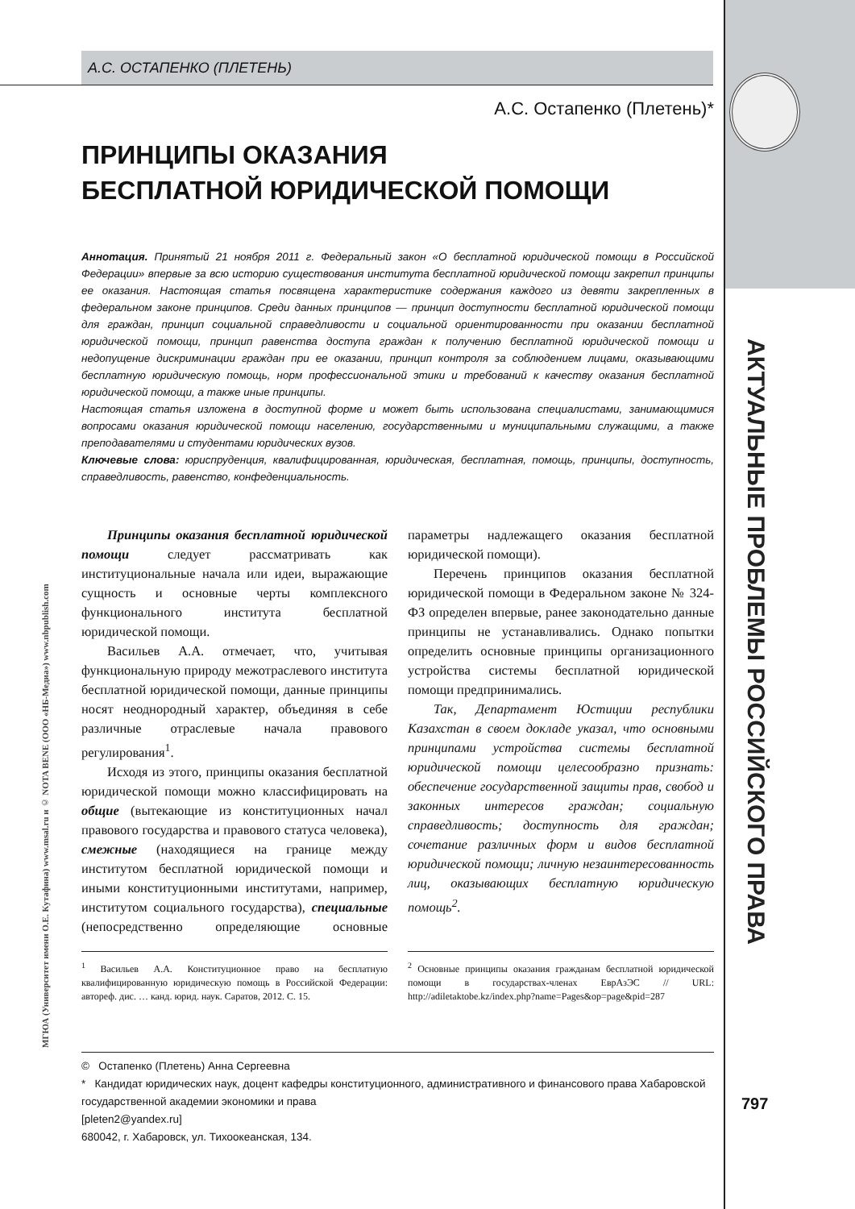АКТУАЛЬНЫЕ ПРОБЛЕМЫ РОССИЙСКОГО ПРАВА
МГЮА (Университет имени О.Е. Кутафина) www.msal.ru и © NOTA BENE (ООО «НБ-Медиа») www.nbpublish.com
А.С. ОСТАПЕНКО (ПЛЕТЕНЬ)
А.С. Остапенко (Плетень)*
ПРИНЦИПЫ ОКАЗАНИЯ
БЕСПЛАТНОЙ ЮРИДИЧЕСКОЙ ПОМОЩИ
Аннотация. Принятый 21 ноября 2011 г. Федеральный закон «О бесплатной юридической помощи в Российской Федерации» впервые за всю историю существования института бесплатной юридической помощи закрепил принципы ее оказания. Настоящая статья посвящена характеристике содержания каждого из девяти закрепленных в федеральном законе принципов. Среди данных принципов — принцип доступности бесплатной юридической помощи для граждан, принцип социальной справедливости и социальной ориентированности при оказании бесплатной юридической помощи, принцип равенства доступа граждан к получению бесплатной юридической помощи и недопущение дискриминации граждан при ее оказании, принцип контроля за соблюдением лицами, оказывающими бесплатную юридическую помощь, норм профессиональной этики и требований к качеству оказания бесплатной юридической помощи, а также иные принципы.
Настоящая статья изложена в доступной форме и может быть использована специалистами, занимающимися вопросами оказания юридической помощи населению, государственными и муниципальными служащими, а также преподавателями и студентами юридических вузов.
Ключевые слова: юриспруденция, квалифицированная, юридическая, бесплатная, помощь, принципы, доступность, справедливость, равенство, конфеденциальность.
Принципы оказания бесплатной юридической помощи следует рассматривать как институциональные начала или идеи, выражающие сущность и основные черты комплексного функционального института бесплатной юридической помощи.
Васильев А.А. отмечает, что, учитывая функциональную природу межотраслевого института бесплатной юридической помощи, данные принципы носят неоднородный характер, объединяя в себе различные отраслевые начала правового регулирования<sup>1</sup>.
Исходя из этого, принципы оказания бесплатной юридической помощи можно классифицировать на общие (вытекающие из конституционных начал правового государства и правового статуса человека), смежные (находящиеся на границе между институтом бесплатной юридической помощи и иными конституционными институтами, например, институтом социального государства), специальные (непосредственно определяющие основные параметры надлежащего оказания бесплатной юридической помощи).
Перечень принципов оказания бесплатной юридической помощи в Федеральном законе № 324-ФЗ определен впервые, ранее законодательно данные принципы не устанавливались. Однако попытки определить основные принципы организационного устройства системы бесплатной юридической помощи предпринимались.
Так, Департамент Юстиции республики Казахстан в своем докладе указал, что основными принципами устройства системы бесплатной юридической помощи целесообразно признать: обеспечение государственной защиты прав, свобод и законных интересов граждан; социальную справедливость; доступность для граждан; сочетание различных форм и видов бесплатной юридической помощи; личную незаинтересованность лиц, оказывающих бесплатную юридическую помощь<sup>2</sup>.
<sup>1</sup> Васильев А.А. Конституционное право на бесплатную квалифицированную юридическую помощь в Российской Федерации: автореф. дис. … канд. юрид. наук. Саратов, 2012. С. 15.
<sup>2</sup> Основные принципы оказания гражданам бесплатной юридической помощи в государствах-членах ЕврАзЭС // URL: http://adiletaktobe.kz/index.php?name=Pages&op=page&pid=287
© Остапенко (Плетень) Анна Сергеевна
* Кандидат юридических наук, доцент кафедры конституционного, административного и финансового права Хабаровской государственной академии экономики и права
[pleten2@yandex.ru]
680042, г. Хабаровск, ул. Тихоокеанская, 134.
797